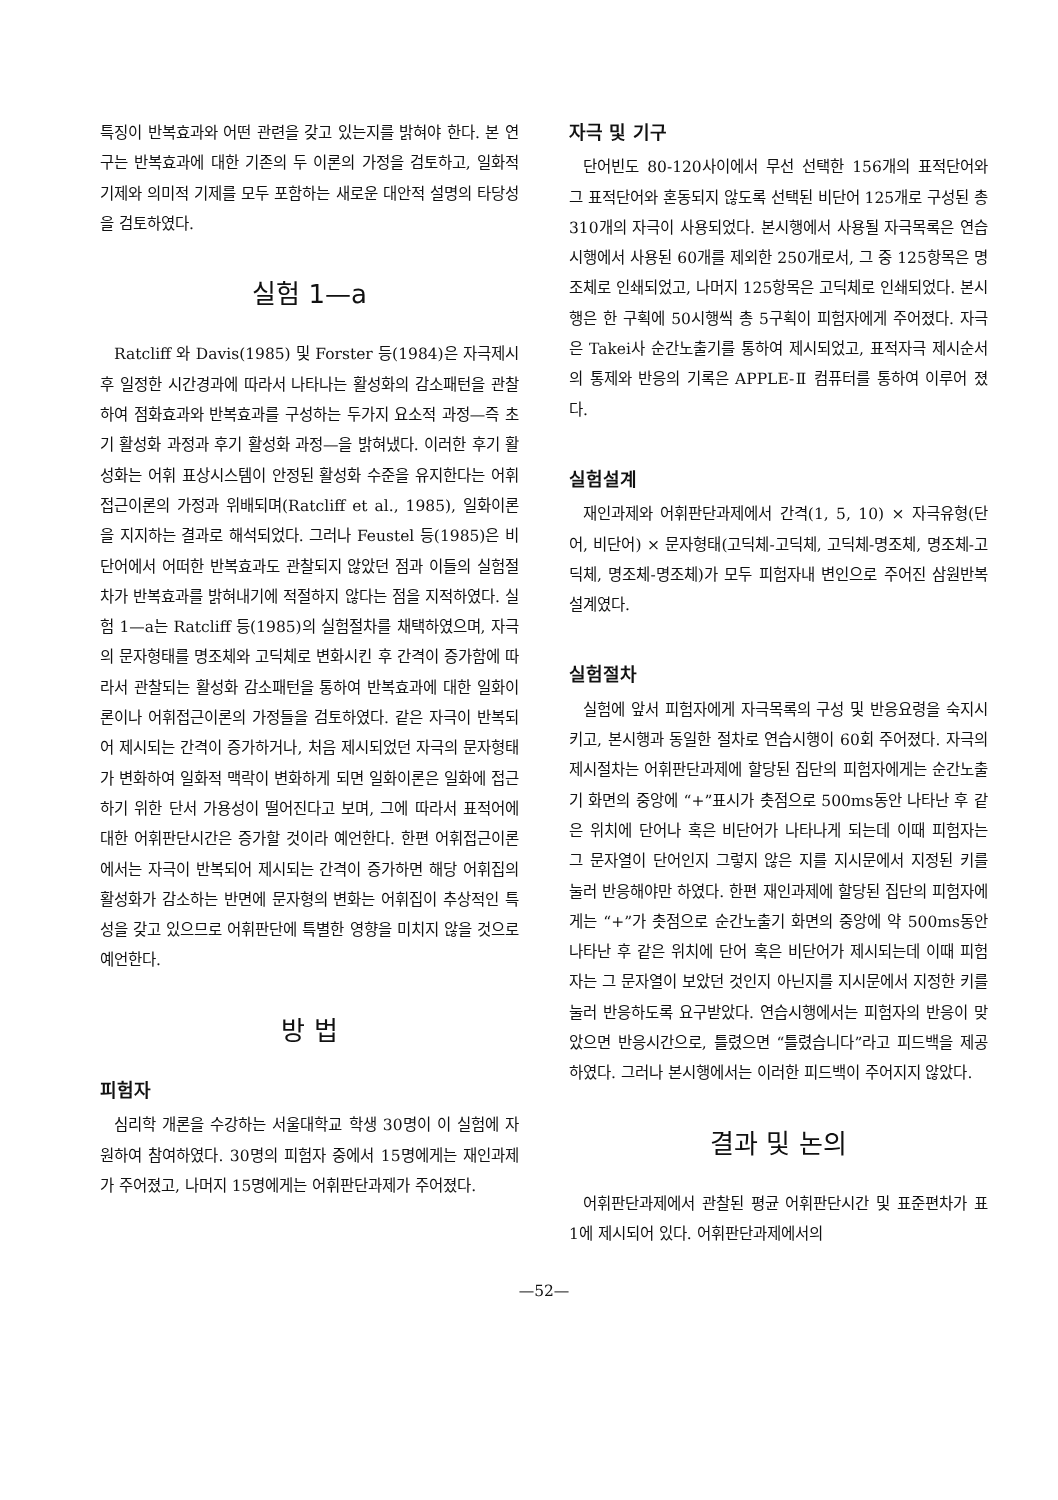특징이 반복효과와 어떤 관련을 갖고 있는지를 밝혀야 한다. 본 연구는 반복효과에 대한 기존의 두 이론의 가정을 검토하고, 일화적 기제와 의미적 기제를 모두 포함하는 새로운 대안적 설명의 타당성을 검토하였다.
실험 1—a
Ratcliff 와 Davis(1985) 및 Forster 등(1984)은 자극제시 후 일정한 시간경과에 따라서 나타나는 활성화의 감소패턴을 관찰하여 점화효과와 반복효과를 구성하는 두가지 요소적 과정—즉 초기 활성화 과정과 후기 활성화 과정—을 밝혀냈다. 이러한 후기 활성화는 어휘 표상시스템이 안정된 활성화 수준을 유지한다는 어휘접근이론의 가정과 위배되며(Ratcliff et al., 1985), 일화이론을 지지하는 결과로 해석되었다. 그러나 Feustel 등(1985)은 비단어에서 어떠한 반복효과도 관찰되지 않았던 점과 이들의 실험절차가 반복효과를 밝혀내기에 적절하지 않다는 점을 지적하였다. 실험 1—a는 Ratcliff 등(1985)의 실험절차를 채택하였으며, 자극의 문자형태를 명조체와 고딕체로 변화시킨 후 간격이 증가함에 따라서 관찰되는 활성화 감소패턴을 통하여 반복효과에 대한 일화이론이나 어휘접근이론의 가정들을 검토하였다. 같은 자극이 반복되어 제시되는 간격이 증가하거나, 처음 제시되었던 자극의 문자형태가 변화하여 일화적 맥락이 변화하게 되면 일화이론은 일화에 접근하기 위한 단서 가용성이 떨어진다고 보며, 그에 따라서 표적어에 대한 어휘판단시간은 증가할 것이라 예언한다. 한편 어휘접근이론에서는 자극이 반복되어 제시되는 간격이 증가하면 해당 어휘집의 활성화가 감소하는 반면에 문자형의 변화는 어휘집이 추상적인 특성을 갖고 있으므로 어휘판단에 특별한 영향을 미치지 않을 것으로 예언한다.
방 법
피험자
심리학 개론을 수강하는 서울대학교 학생 30명이 이 실험에 자원하여 참여하였다. 30명의 피험자 중에서 15명에게는 재인과제가 주어졌고, 나머지 15명에게는 어휘판단과제가 주어졌다.
자극 및 기구
단어빈도 80-120사이에서 무선 선택한 156개의 표적단어와 그 표적단어와 혼동되지 않도록 선택된 비단어 125개로 구성된 총 310개의 자극이 사용되었다. 본시행에서 사용될 자극목록은 연습시행에서 사용된 60개를 제외한 250개로서, 그 중 125항목은 명조체로 인쇄되었고, 나머지 125항목은 고딕체로 인쇄되었다. 본시행은 한 구획에 50시행씩 총 5구획이 피험자에게 주어졌다. 자극은 Takei사 순간노출기를 통하여 제시되었고, 표적자극 제시순서의 통제와 반응의 기록은 APPLE-Ⅱ 컴퓨터를 통하여 이루어 졌다.
실험설계
재인과제와 어휘판단과제에서 간격(1, 5, 10) × 자극유형(단어, 비단어) × 문자형태(고딕체-고딕체, 고딕체-명조체, 명조체-고딕체, 명조체-명조체)가 모두 피험자내 변인으로 주어진 삼원반복설계였다.
실험절차
실험에 앞서 피험자에게 자극목록의 구성 및 반응요령을 숙지시키고, 본시행과 동일한 절차로 연습시행이 60회 주어졌다. 자극의 제시절차는 어휘판단과제에 할당된 집단의 피험자에게는 순간노출기 화면의 중앙에 “+”표시가 촛점으로 500ms동안 나타난 후 같은 위치에 단어나 혹은 비단어가 나타나게 되는데 이때 피험자는 그 문자열이 단어인지 그렇지 않은 지를 지시문에서 지정된 키를 눌러 반응해야만 하였다. 한편 재인과제에 할당된 집단의 피험자에게는 “+”가 촛점으로 순간노출기 화면의 중앙에 약 500ms동안 나타난 후 같은 위치에 단어 혹은 비단어가 제시되는데 이때 피험자는 그 문자열이 보았던 것인지 아닌지를 지시문에서 지정한 키를 눌러 반응하도록 요구받았다. 연습시행에서는 피험자의 반응이 맞았으면 반응시간으로, 틀렸으면 “틀렸습니다”라고 피드백을 제공하였다. 그러나 본시행에서는 이러한 피드백이 주어지지 않았다.
결과 및 논의
어휘판단과제에서 관찰된 평균 어휘판단시간 및 표준편차가 표 1에 제시되어 있다. 어휘판단과제에서의
—52—